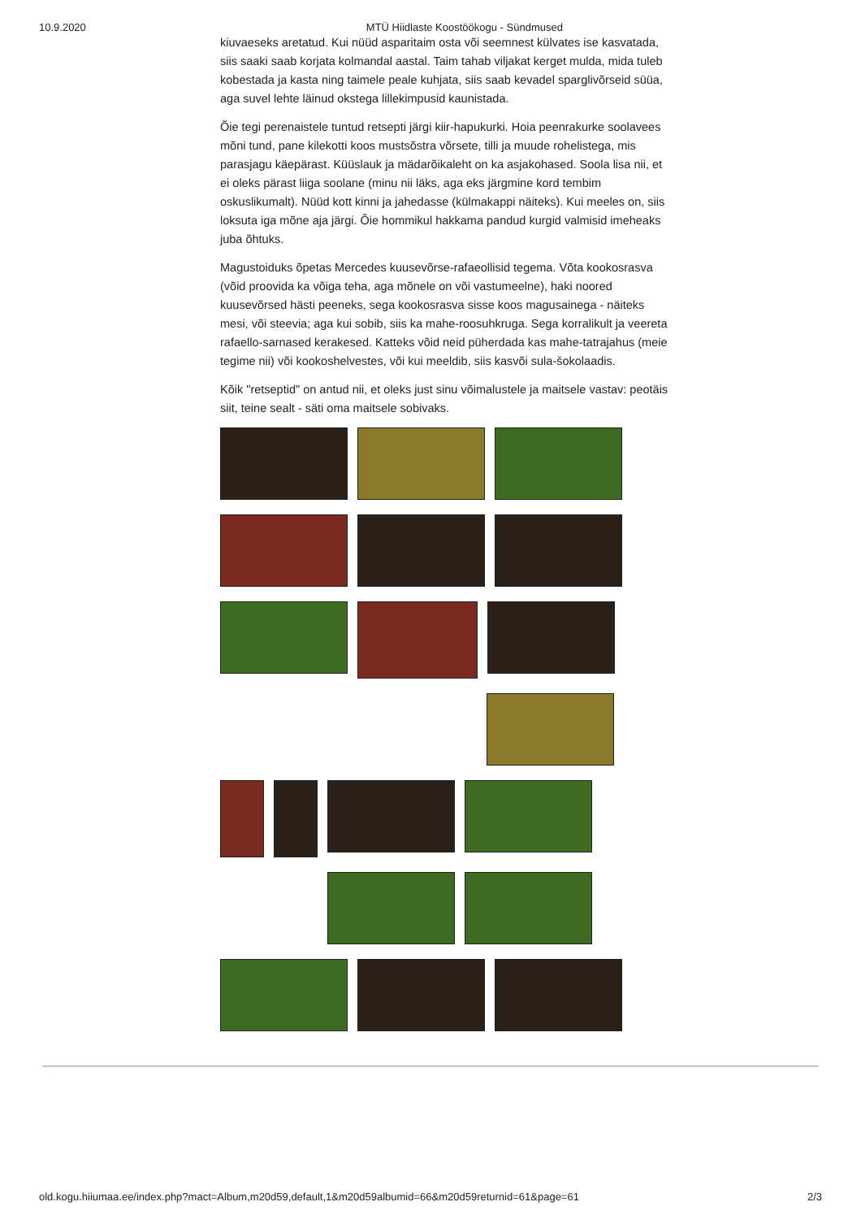10.9.2020 MTÜ Hiidlaste Koostöökogu - Sündmused
kiuvaeseks aretatud. Kui nüüd asparitaim osta või seemnest külvates ise kasvatada, siis saaki saab korjata kolmandal aastal. Taim tahab viljakat kerget mulda, mida tuleb kobestada ja kasta ning taimele peale kuhjata, siis saab kevadel sparglivõrseid süüa, aga suvel lehte läinud okstega lillekimpusid kaunistada.
Õie tegi perenaistele tuntud retsepti järgi kiir-hapukurki. Hoia peenrakurke soolavees mõni tund, pane kilekotti koos mustsõstra võrsete, tilli ja muude rohelistega, mis parasjagu käepärast. Küüslauk ja mädarõikaleht on ka asjakohased. Soola lisa nii, et ei oleks pärast liiga soolane (minu nii läks, aga eks järgmine kord tembim oskuslikumalt). Nüüd kott kinni ja jahedasse (külmakappi näiteks). Kui meeles on, siis loksuta iga mõne aja järgi. Õie hommikul hakkama pandud kurgid valmisid imeheaks juba õhtuks.
Magustoiduks õpetas Mercedes kuusevõrse-rafaeollisid tegema. Võta kookosrasva (võid proovida ka võiga teha, aga mõnele on või vastumeelne), haki noored kuusevõrsed hästi peeneks, sega kookosrasva sisse koos magusainega - näiteks mesi, või steevia; aga kui sobib, siis ka mahe-roosuhkruga. Sega korralikult ja veereta rafaello-sarnased kerakesed. Katteks võid neid püherdada kas mahe-tatrajahus (meie tegime nii) või kookoshelvestes, või kui meeldib, siis kasvõi sula-šokolaadis.
Kõik "retseptid" on antud nii, et oleks just sinu võimalustele ja maitsele vastav: peotäis siit, teine sealt - säti oma maitsele sobivaks.
old.kogu.hiiumaa.ee/index.php?mact=Album,m20d59,default,1&m20d59albumid=66&m20d59returnid=61&page=61 2/3